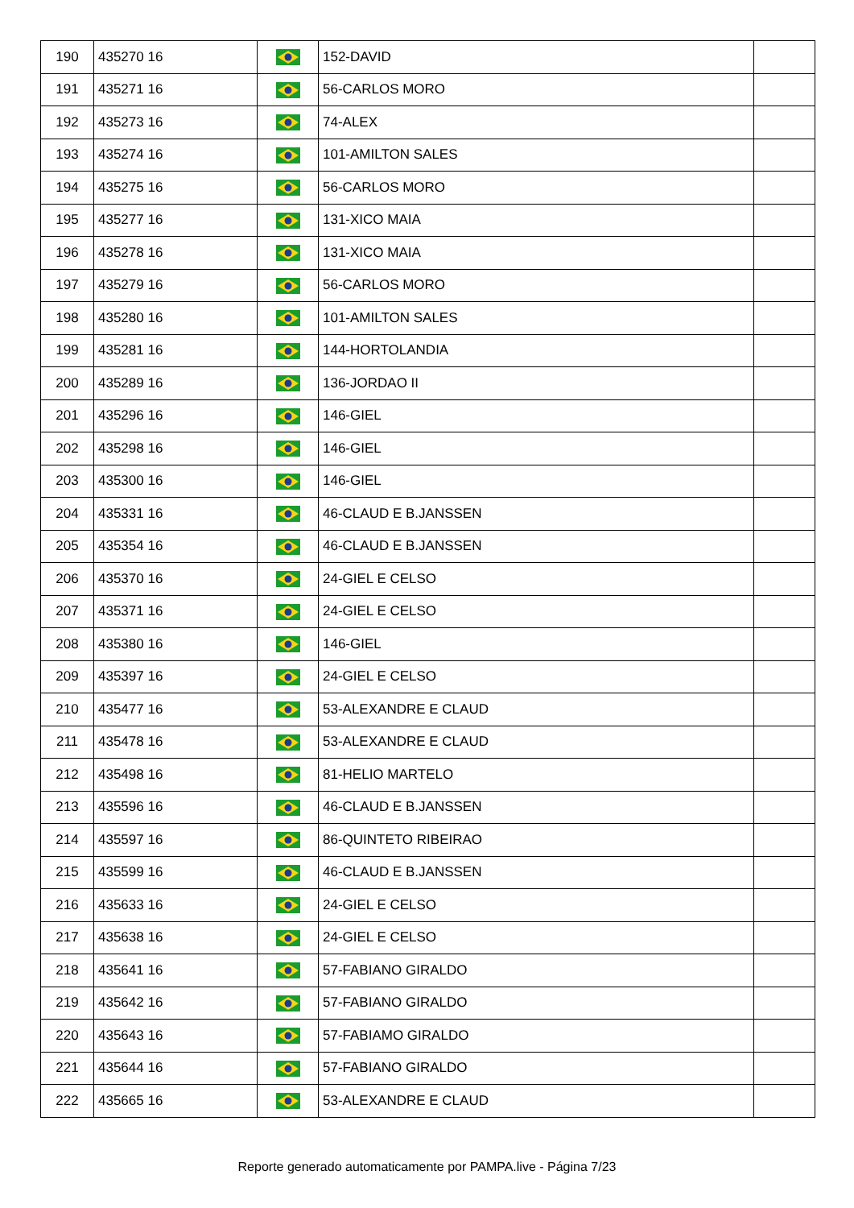| 190 | 435270 16 | | 152-DAVID | |
| 191 | 435271 16 | | 56-CARLOS MORO | |
| 192 | 435273 16 | | 74-ALEX | |
| 193 | 435274 16 | | 101-AMILTON SALES | |
| 194 | 435275 16 | | 56-CARLOS MORO | |
| 195 | 435277 16 | | 131-XICO MAIA | |
| 196 | 435278 16 | | 131-XICO MAIA | |
| 197 | 435279 16 | | 56-CARLOS MORO | |
| 198 | 435280 16 | | 101-AMILTON SALES | |
| 199 | 435281 16 | | 144-HORTOLANDIA | |
| 200 | 435289 16 | | 136-JORDAO II | |
| 201 | 435296 16 | | 146-GIEL | |
| 202 | 435298 16 | | 146-GIEL | |
| 203 | 435300 16 | | 146-GIEL | |
| 204 | 435331 16 | | 46-CLAUD E B.JANSSEN | |
| 205 | 435354 16 | | 46-CLAUD E B.JANSSEN | |
| 206 | 435370 16 | | 24-GIEL E CELSO | |
| 207 | 435371 16 | | 24-GIEL E CELSO | |
| 208 | 435380 16 | | 146-GIEL | |
| 209 | 435397 16 | | 24-GIEL E CELSO | |
| 210 | 435477 16 | | 53-ALEXANDRE E CLAUD | |
| 211 | 435478 16 | | 53-ALEXANDRE E CLAUD | |
| 212 | 435498 16 | | 81-HELIO MARTELO | |
| 213 | 435596 16 | | 46-CLAUD E B.JANSSEN | |
| 214 | 435597 16 | | 86-QUINTETO RIBEIRAO | |
| 215 | 435599 16 | | 46-CLAUD E B.JANSSEN | |
| 216 | 435633 16 | | 24-GIEL E CELSO | |
| 217 | 435638 16 | | 24-GIEL E CELSO | |
| 218 | 435641 16 | | 57-FABIANO GIRALDO | |
| 219 | 435642 16 | | 57-FABIANO GIRALDO | |
| 220 | 435643 16 | | 57-FABIAMO GIRALDO | |
| 221 | 435644 16 | | 57-FABIANO GIRALDO | |
| 222 | 435665 16 | | 53-ALEXANDRE E CLAUD | |
Reporte generado automaticamente por PAMPA.live - Página 7/23